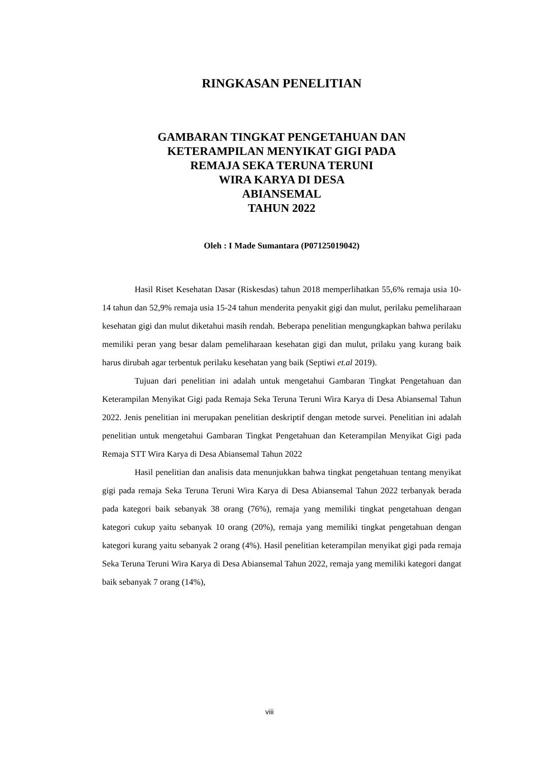RINGKASAN PENELITIAN
GAMBARAN TINGKAT PENGETAHUAN DAN
KETERAMPILAN MENYIKAT GIGI PADA
REMAJA SEKA TERUNA TERUNI
WIRA KARYA DI DESA
ABIANSEMAL
TAHUN 2022
Oleh : I Made Sumantara (P07125019042)
Hasil Riset Kesehatan Dasar (Riskesdas) tahun 2018 memperlihatkan 55,6% remaja usia 10-14 tahun dan 52,9% remaja usia 15-24 tahun menderita penyakit gigi dan mulut, perilaku pemeliharaan kesehatan gigi dan mulut diketahui masih rendah. Beberapa penelitian mengungkapkan bahwa perilaku memiliki peran yang besar dalam pemeliharaan kesehatan gigi dan mulut, prilaku yang kurang baik harus dirubah agar terbentuk perilaku kesehatan yang baik (Septiwi et.al 2019).
Tujuan dari penelitian ini adalah untuk mengetahui Gambaran Tingkat Pengetahuan dan Keterampilan Menyikat Gigi pada Remaja Seka Teruna Teruni Wira Karya di Desa Abiansemal Tahun 2022. Jenis penelitian ini merupakan penelitian deskriptif dengan metode survei. Penelitian ini adalah penelitian untuk mengetahui Gambaran Tingkat Pengetahuan dan Keterampilan Menyikat Gigi pada Remaja STT Wira Karya di Desa Abiansemal Tahun 2022
Hasil penelitian dan analisis data menunjukkan bahwa tingkat pengetahuan tentang menyikat gigi pada remaja Seka Teruna Teruni Wira Karya di Desa Abiansemal Tahun 2022 terbanyak berada pada kategori baik sebanyak 38 orang (76%), remaja yang memiliki tingkat pengetahuan dengan kategori cukup yaitu sebanyak 10 orang (20%), remaja yang memiliki tingkat pengetahuan dengan kategori kurang yaitu sebanyak 2 orang (4%). Hasil penelitian keterampilan menyikat gigi pada remaja Seka Teruna Teruni Wira Karya di Desa Abiansemal Tahun 2022, remaja yang memiliki kategori dangat baik sebanyak 7 orang (14%),
viii